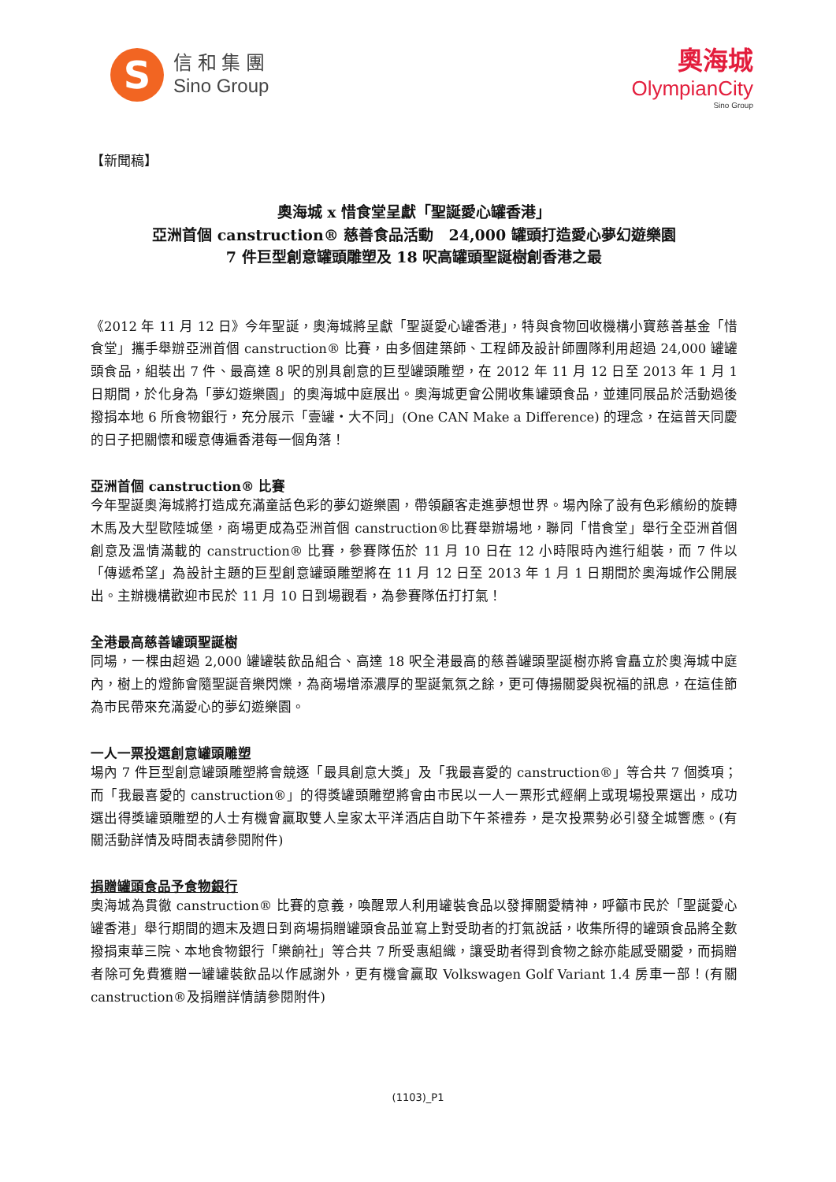S
信 和 集 團
Sino Group
奧海城
OlympianCity
Sino Group
【新聞稿】
奧海城 x 惜食堂呈獻「聖誕愛心罐香港」
亞洲首個 canstruction® 慈善食品活動　24,000 罐頭打造愛心夢幻遊樂園
7 件巨型創意罐頭雕塑及 18 呎高罐頭聖誕樹創香港之最
《2012 年 11 月 12 日》今年聖誕，奧海城將呈獻「聖誕愛心罐香港」，特與食物回收機構小寶慈善基金「惜食堂」攜手舉辦亞洲首個 canstruction® 比賽，由多個建築師、工程師及設計師團隊利用超過 24,000 罐罐頭食品，組裝出 7 件、最高達 8 呎的別具創意的巨型罐頭雕塑，在 2012 年 11 月 12 日至 2013 年 1 月 1 日期間，於化身為「夢幻遊樂園」的奧海城中庭展出。奧海城更會公開收集罐頭食品，並連同展品於活動過後撥捐本地 6 所食物銀行，充分展示「壹罐‧大不同」(One CAN Make a Difference) 的理念，在這普天同慶的日子把關懷和暖意傳遍香港每一個角落！
亞洲首個 canstruction® 比賽
今年聖誕奧海城將打造成充滿童話色彩的夢幻遊樂園，帶領顧客走進夢想世界。場內除了設有色彩繽紛的旋轉木馬及大型歐陸城堡，商場更成為亞洲首個 canstruction®比賽舉辦場地，聯同「惜食堂」舉行全亞洲首個創意及溫情滿載的 canstruction® 比賽，參賽隊伍於 11 月 10 日在 12 小時限時內進行組裝，而 7 件以「傳遞希望」為設計主題的巨型創意罐頭雕塑將在 11 月 12 日至 2013 年 1 月 1 日期間於奧海城作公開展出。主辦機構歡迎市民於 11 月 10 日到場觀看，為參賽隊伍打打氣！
全港最高慈善罐頭聖誕樹
同場，一棵由超過 2,000 罐罐裝飲品組合、高達 18 呎全港最高的慈善罐頭聖誕樹亦將會矗立於奧海城中庭內，樹上的燈飾會隨聖誕音樂閃爍，為商場增添濃厚的聖誕氣氛之餘，更可傳揚關愛與祝福的訊息，在這佳節為市民帶來充滿愛心的夢幻遊樂園。
一人一票投選創意罐頭雕塑
場內 7 件巨型創意罐頭雕塑將會競逐「最具創意大獎」及「我最喜愛的 canstruction®」等合共 7 個獎項；而「我最喜愛的 canstruction®」的得獎罐頭雕塑將會由市民以一人一票形式經網上或現場投票選出，成功選出得獎罐頭雕塑的人士有機會贏取雙人皇家太平洋酒店自助下午茶禮券，是次投票勢必引發全城響應。(有關活動詳情及時間表請參閱附件)
捐贈罐頭食品予食物銀行
奧海城為貫徹 canstruction® 比賽的意義，喚醒眾人利用罐裝食品以發揮關愛精神，呼籲市民於「聖誕愛心罐香港」舉行期間的週末及週日到商場捐贈罐頭食品並寫上對受助者的打氣說話，收集所得的罐頭食品將全數撥捐東華三院、本地食物銀行「樂餉社」等合共 7 所受惠組織，讓受助者得到食物之餘亦能感受關愛，而捐贈者除可免費獲贈一罐罐裝飲品以作感謝外，更有機會贏取 Volkswagen Golf Variant 1.4 房車一部！(有關 canstruction®及捐贈詳情請參閱附件)
(1103)_P1